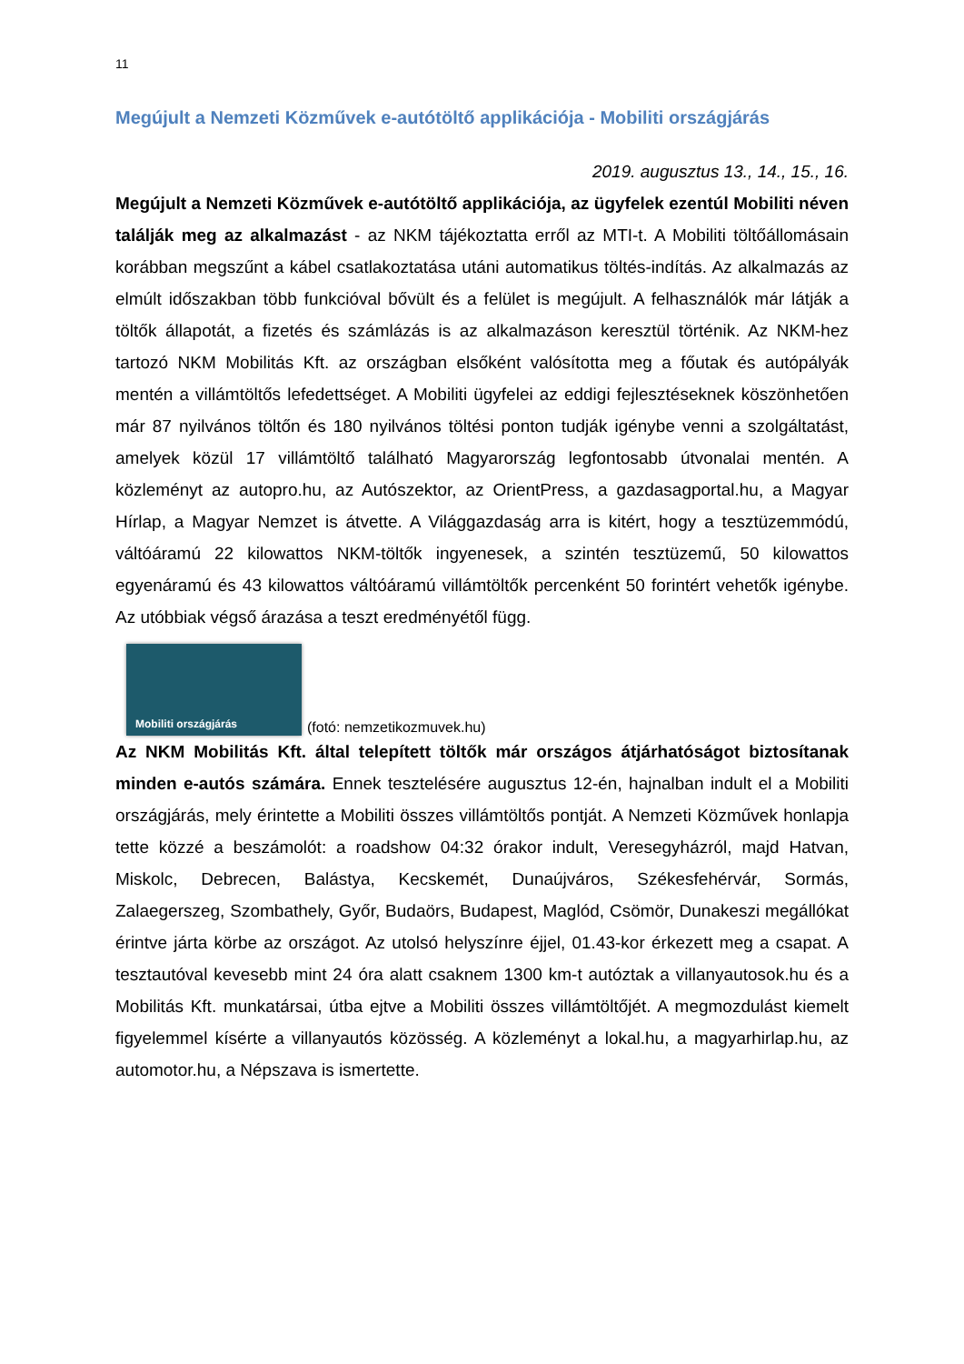11
Megújult a Nemzeti Közművek e-autótöltő applikációja - Mobiliti országjárás
2019. augusztus 13., 14., 15., 16.
Megújult a Nemzeti Közművek e-autótöltő applikációja, az ügyfelek ezentúl Mobiliti néven találják meg az alkalmazást - az NKM tájékoztatta erről az MTI-t. A Mobiliti töltőállomásain korábban megszűnt a kábel csatlakoztatása utáni automatikus töltés-indítás. Az alkalmazás az elmúlt időszakban több funkcióval bővült és a felület is megújult. A felhasználók már látják a töltők állapotát, a fizetés és számlázás is az alkalmazáson keresztül történik. Az NKM-hez tartozó NKM Mobilitás Kft. az országban elsőként valósította meg a főutak és autópályák mentén a villámtöltős lefedettséget. A Mobiliti ügyfelei az eddigi fejlesztéseknek köszönhetően már 87 nyilvános töltőn és 180 nyilvános töltési ponton tudják igénybe venni a szolgáltatást, amelyek közül 17 villámtöltő található Magyarország legfontosabb útvonalai mentén. A közleményt az autopro.hu, az Autószektor, az OrientPress, a gazdasagportal.hu, a Magyar Hírlap, a Magyar Nemzet is átvette. A Világgazdaság arra is kitért, hogy a tesztüzemmódú, váltóáramú 22 kilowattos NKM-töltők ingyenesek, a szintén tesztüzemű, 50 kilowattos egyenáramú és 43 kilowattos váltóáramú villámtöltők percenként 50 forintért vehetők igénybe. Az utóbbiak végső árazása a teszt eredményétől függ.
Mobiliti országjárás
(fotó: nemzetikozmuvek.hu)
Az NKM Mobilitás Kft. által telepített töltők már országos átjárhatóságot biztosítanak minden e-autós számára. Ennek tesztelésére augusztus 12-én, hajnalban indult el a Mobiliti országjárás, mely érintette a Mobiliti összes villámtöltős pontját. A Nemzeti Közművek honlapja tette közzé a beszámolót: a roadshow 04:32 órakor indult, Veresegyházról, majd Hatvan, Miskolc, Debrecen, Balástya, Kecskemét, Dunaújváros, Székesfehérvár, Sormás, Zalaegerszeg, Szombathely, Győr, Budaörs, Budapest, Maglód, Csömör, Dunakeszi megállókat érintve járta körbe az országot. Az utolsó helyszínre éjjel, 01.43-kor érkezett meg a csapat. A tesztautóval kevesebb mint 24 óra alatt csaknem 1300 km-t autóztak a villanyautosok.hu és a Mobilitás Kft. munkatársai, útba ejtve a Mobiliti összes villámtöltőjét. A megmozdulást kiemelt figyelemmel kísérte a villanyautós közösség. A közleményt a lokal.hu, a magyarhirlap.hu, az automotor.hu, a Népszava is ismertette.